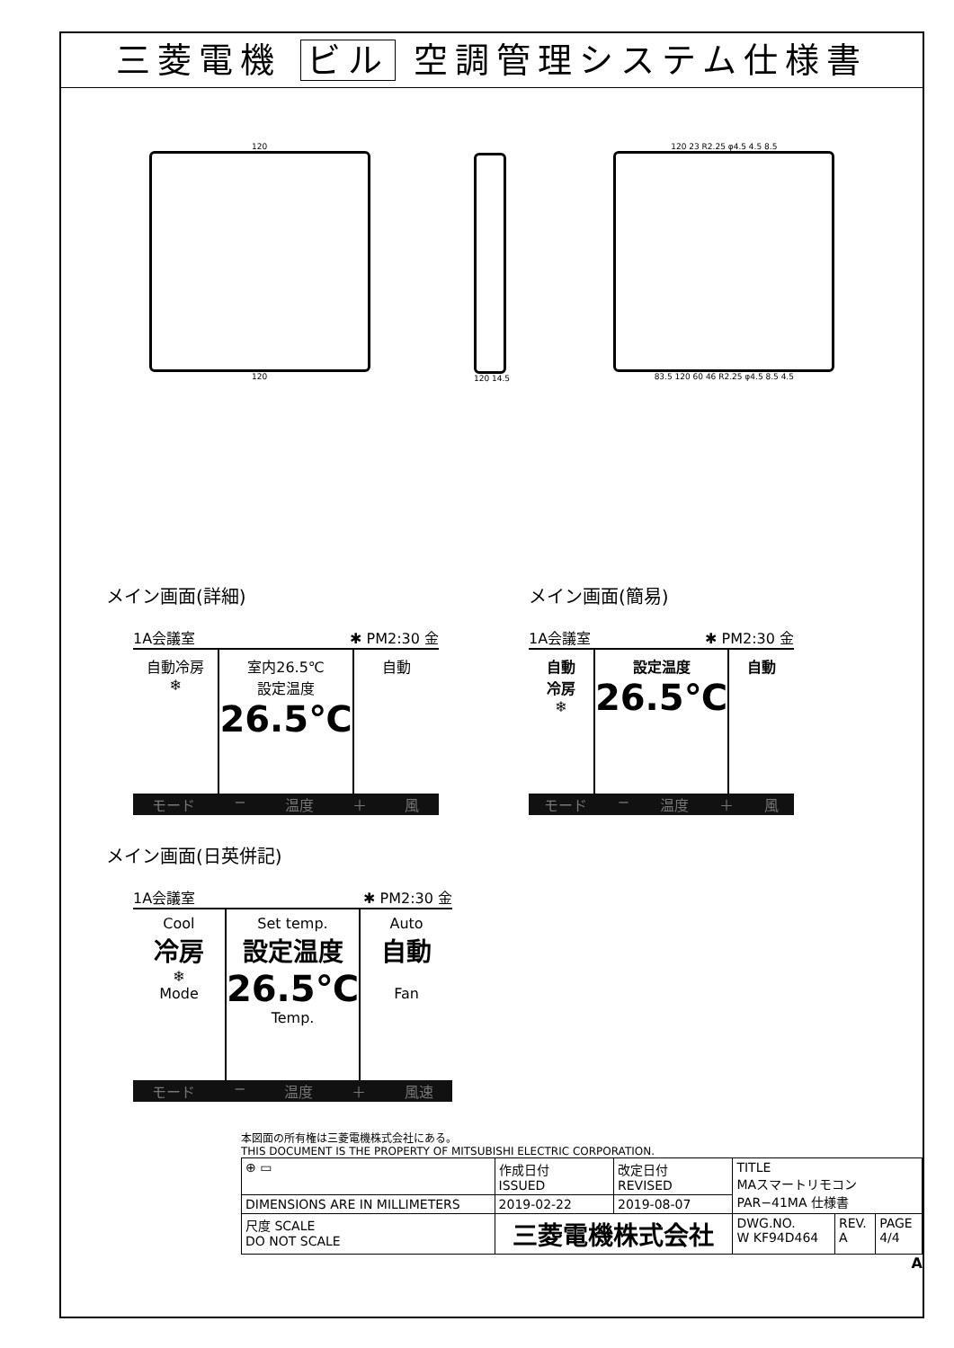三菱電機 ビル 空調管理システム仕様書
120
120
120 14.5 120 23 R2.25 φ4.5 4.5 8.5
83.5 120 60 46 R2.25 φ4.5 8.5 4.5
メイン画面(詳細)
1A会議室 ✱ PM2:30 金
自動冷房
❄
室内26.5℃
設定温度
26.5℃
自動
モード − 温度 ＋ 風
メイン画面(簡易)
1A会議室 ✱ PM2:30 金
自動
冷房
❄
設定温度
26.5℃
自動
モード − 温度 ＋ 風
メイン画面(日英併記)
1A会議室 ✱ PM2:30 金
Cool
冷房
❄
Mode
Set temp.
設定温度
26.5℃
Temp.
Auto
自動
Fan
モード − 温度 ＋ 風速
本図面の所有権は三菱電機株式会社にある。
THIS DOCUMENT IS THE PROPERTY OF MITSUBISHI ELECTRIC CORPORATION.
| ⊕ ▭ | 作成日付 ISSUED | 改定日付 REVISED | TITLE MAスマートリモコン PAR−41MA 仕様書 | | |
| DIMENSIONS ARE IN MILLIMETERS | 2019-02-22 | 2019-08-07 | | | |
| 尺度 SCALE DO NOT SCALE | 三菱電機株式会社 | | DWG.NO. W KF94D464 | REV. A | PAGE 4/4 |
A